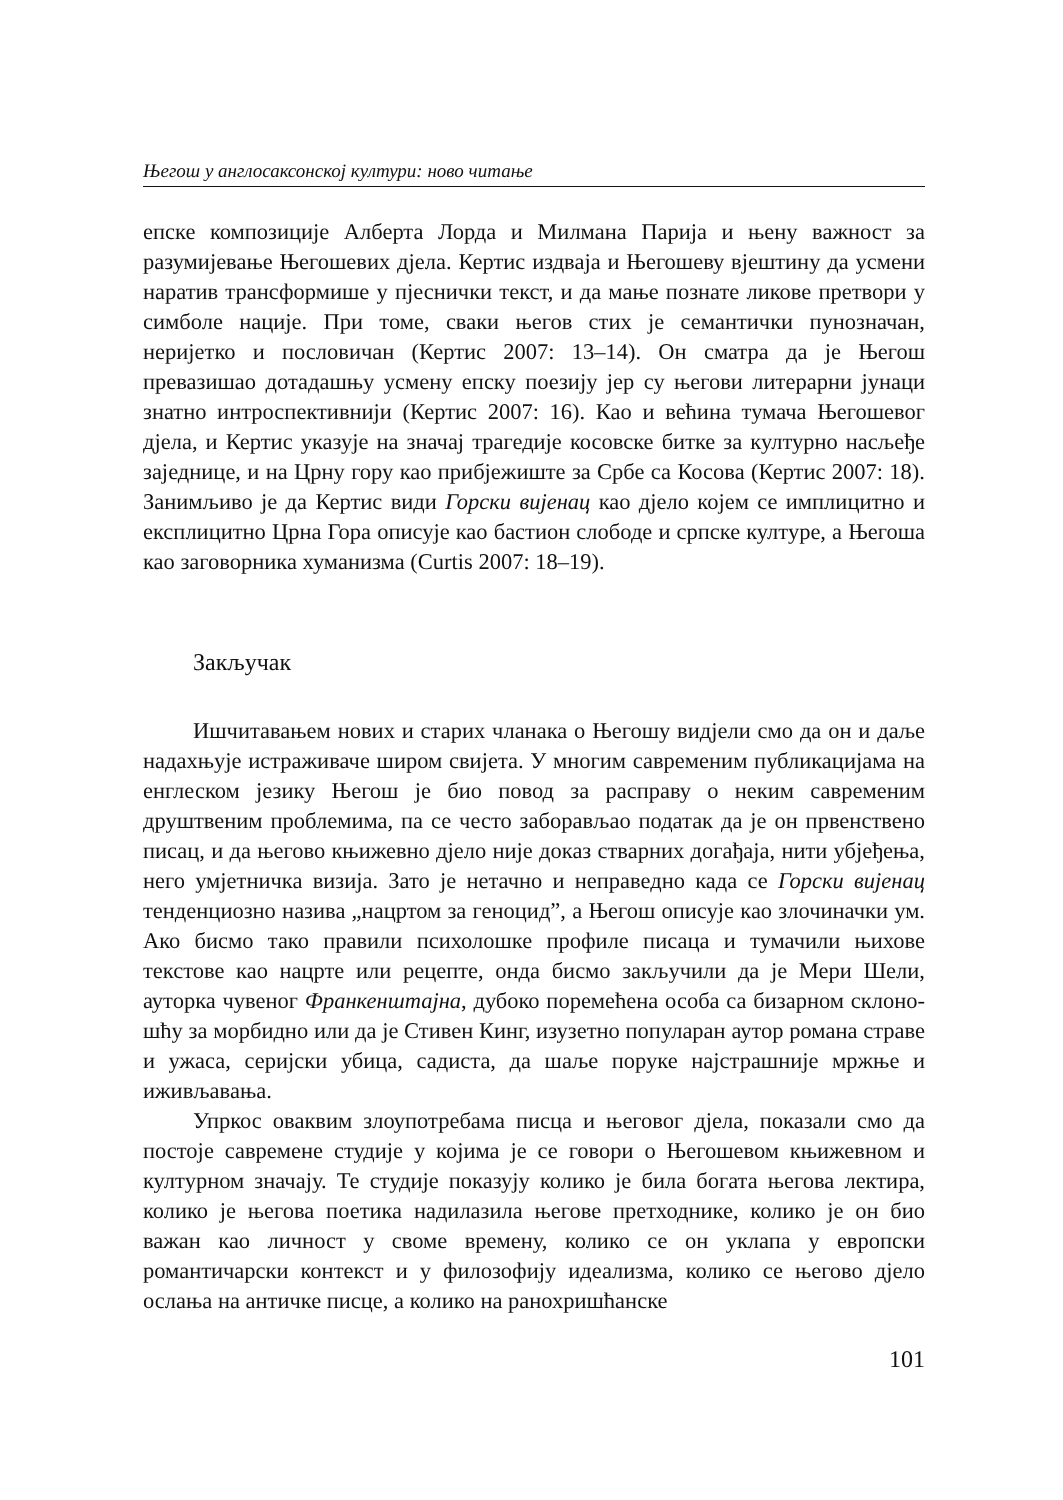Његош у англосаксонској култури: ново читање
епске композиције Алберта Лорда и Милмана Парија и њену важност за разумијевање Његошевих дјела. Кертис издваја и Његошеву вјештину да усмени наратив трансформише у пјеснички текст, и да мање позна­те ликове претвори у симболе нације. При томе, сваки његов стих је се­мантички пунозначан, неријетко и пословичан (Кертис 2007: 13–14). Он сматра да је Његош превазишао дотадашњу усмену епску поезију јер су његови литерарни јунаци знатно интроспективнији (Кертис 2007: 16). Као и већина тумача Његошевог дјела, и Кертис указује на значај траге­дије косовске битке за културно насљеђе заједнице, и на Црну гору као прибјежиште за Србе са Косова (Кертис 2007: 18). Занимљиво је да Кер­тис види Горски вијенац као дјело којем се имплицитно и експлицитно Црна Гора описује као бастион слободе и српске културе, а Његоша као заговорника хуманизма (Curtis 2007: 18–19).
Закључак
Ишчитавањем нових и старих чланака о Његошу видјели смо да он и даље надахњује истраживаче широм свијета. У многим савременим публикацијама на енглеском језику Његош је био повод за расправу о неким савременим друштвеним проблемима, па се често заборављао податак да је он првенствено писац, и да његово књижевно дјело није доказ стварних догађаја, нити убјеђења, него умјетничка визија. Зато је нетачно и неправедно када се Горски вијенац тенденциозно назива „на­цртом за геноцид”, а Његош описује као злочиначки ум. Ако бисмо тако правили психолошке профиле писаца и тумачили њихове текстове као нацрте или рецепте, онда бисмо закључили да је Мери Шели, ауторка чувеног Франкенштајна, дубоко поремећена особа са бизарном склоно­шћу за морбидно или да је Стивен Кинг, изузетно популаран аутор рома­на страве и ужаса, серијски убица, садиста, да шаље поруке најстрашније мржње и иживљавања.
Упркос оваквим злоупотребама писца и његовог дјела, показали смо да постоје савремене студије у којима је се говори о Његошевом књижев­ном и културном значају. Те студије показују колико је била богата ње­гова лектира, колико је његова поетика надилазила његове претходнике, колико је он био важан као личност у своме времену, колико се он уклапа у европски романтичарски контекст и у филозофију идеализма, колико се његово дјело ослања на античке писце, а колико на ранохришћанске
101